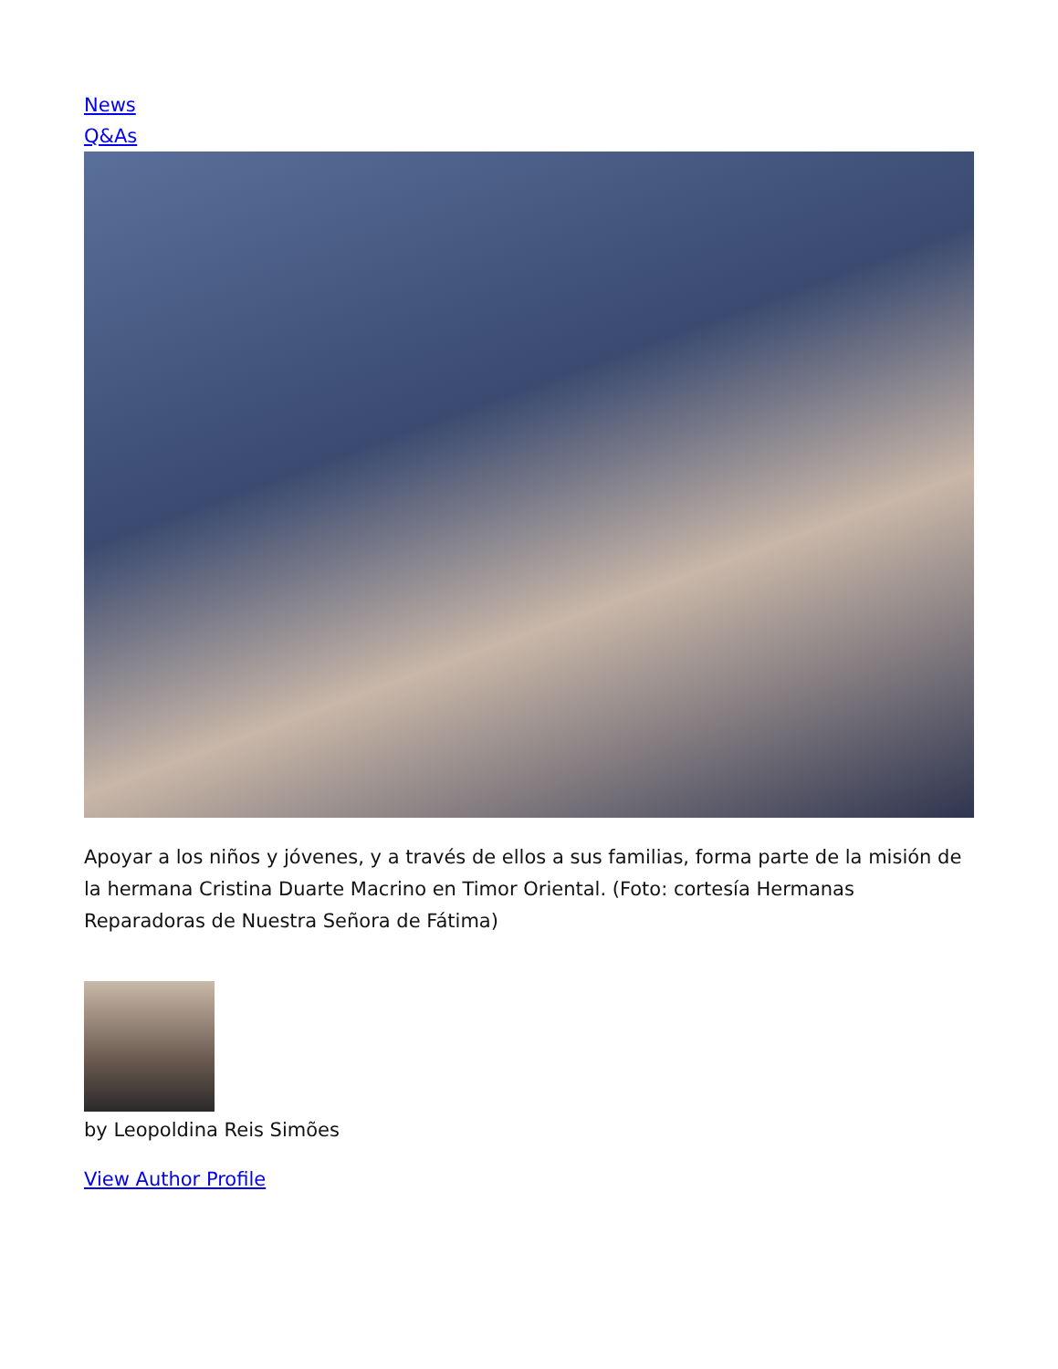News
Q&As
Apoyar a los niños y jóvenes, y a través de ellos a sus familias, forma parte de la misión de la hermana Cristina Duarte Macrino en Timor Oriental. (Foto: cortesía Hermanas Reparadoras de Nuestra Señora de Fátima)
by Leopoldina Reis Simões
View Author Profile